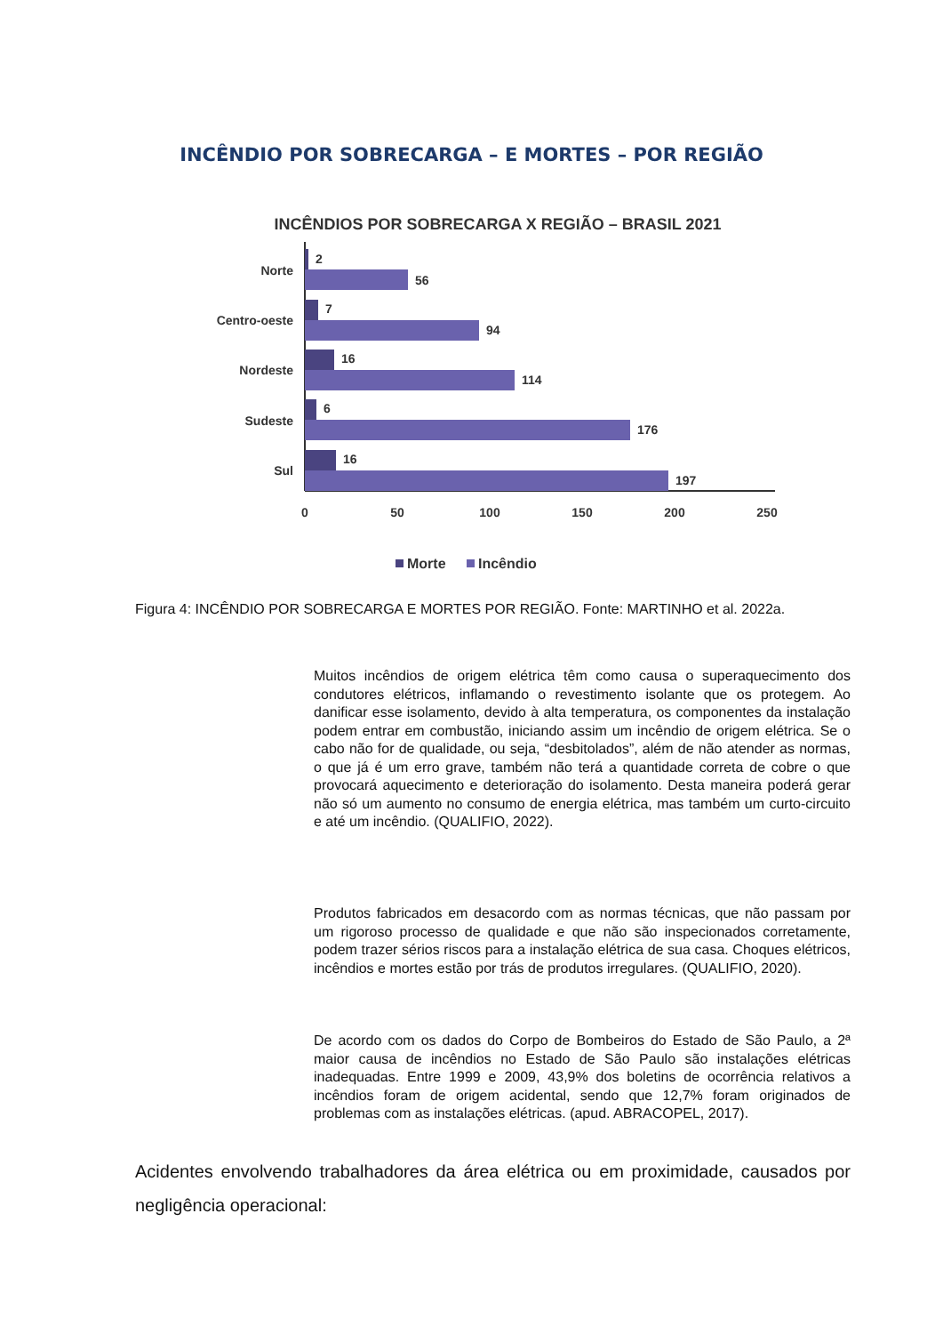INCÊNDIO POR SOBRECARGA – E MORTES – POR REGIÃO
INCÊNDIOS POR SOBRECARGA X REGIÃO – BRASIL 2021
2
56
7
94
16
114
6
176
16
197
Norte
Centro-oeste
Nordeste
Sudeste
Sul
0
50
100
150
200
250
Morte
Incêndio
Figura 4: INCÊNDIO POR SOBRECARGA E MORTES POR REGIÃO. Fonte: MARTINHO et al. 2022a.
Muitos incêndios de origem elétrica têm como causa o superaquecimento dos condutores elétricos, inflamando o revestimento isolante que os protegem. Ao danificar esse isolamento, devido à alta temperatura, os componentes da instalação podem entrar em combustão, iniciando assim um incêndio de origem elétrica. Se o cabo não for de qualidade, ou seja, “desbitolados”, além de não atender as normas, o que já é um erro grave, também não terá a quantidade correta de cobre o que provocará aquecimento e deterioração do isolamento. Desta maneira poderá gerar não só um aumento no consumo de energia elétrica, mas também um curto-circuito e até um incêndio. (QUALIFIO, 2022).
Produtos fabricados em desacordo com as normas técnicas, que não passam por um rigoroso processo de qualidade e que não são inspecionados corretamente, podem trazer sérios riscos para a instalação elétrica de sua casa. Choques elétricos, incêndios e mortes estão por trás de produtos irregulares. (QUALIFIO, 2020).
De acordo com os dados do Corpo de Bombeiros do Estado de São Paulo, a 2ª maior causa de incêndios no Estado de São Paulo são instalações elétricas inadequadas. Entre 1999 e 2009, 43,9% dos boletins de ocorrência relativos a incêndios foram de origem acidental, sendo que 12,7% foram originados de problemas com as instalações elétricas. (apud. ABRACOPEL, 2017).
Acidentes envolvendo trabalhadores da área elétrica ou em proximidade, causados por negligência operacional: